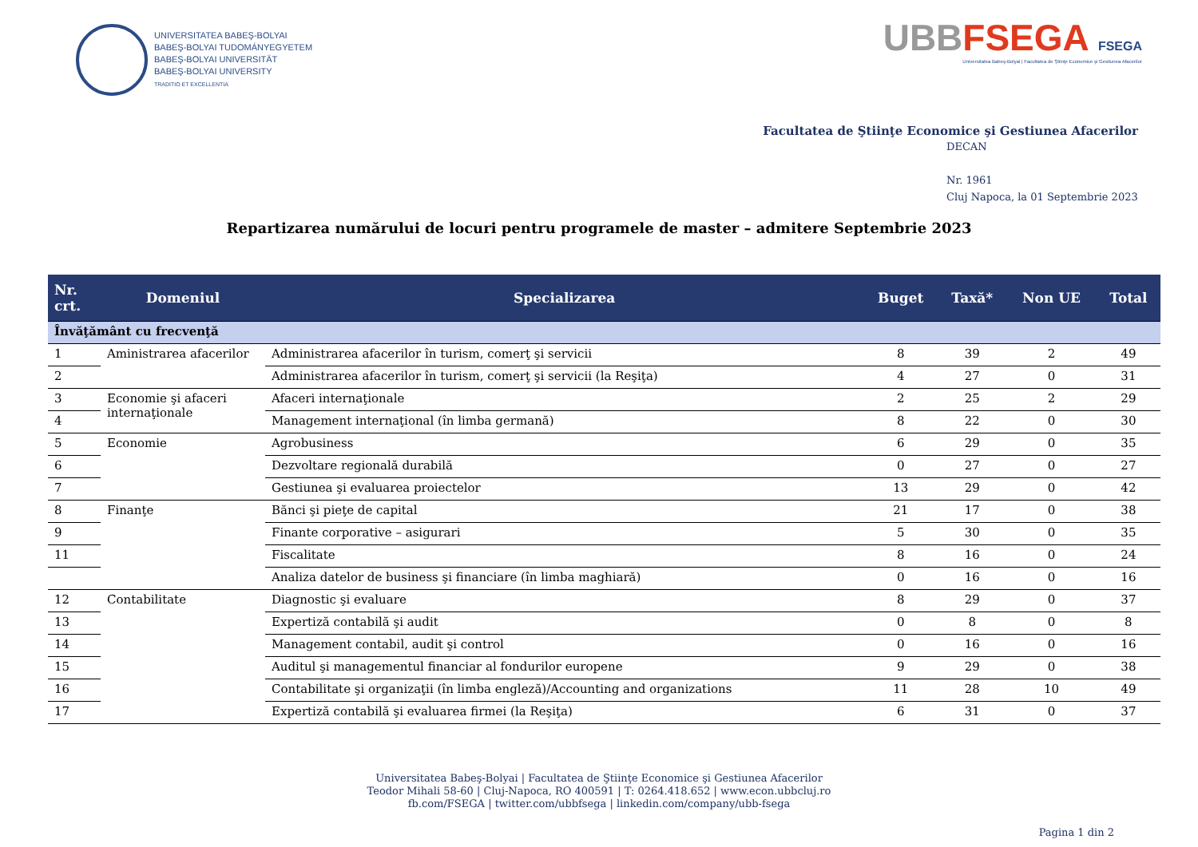UNIVERSITATEA BABEŞ-BOLYAI
BABEŞ-BOLYAI TUDOMÁNYEGYETEM
BABEŞ-BOLYAI UNIVERSITÄT
BABEŞ-BOLYAI UNIVERSITY
TRADITIO ET EXCELLENTIA
UBBFSEGA FSEGA
Universitatea Babeş-Bolyai | Facultatea de Ştiinţe Economice şi Gestiunea Afacerilor
Facultatea de Ştiinţe Economice şi Gestiunea Afacerilor
DECAN
Nr. 1961
Cluj Napoca, la 01 Septembrie 2023
Repartizarea numărului de locuri pentru programele de master – admitere Septembrie 2023
| Nr. crt. | Domeniul | Specializarea | Buget | Taxă* | Non UE | Total |
| --- | --- | --- | --- | --- | --- | --- |
| Învăţământ cu frecvenţă | | | | | | |
| 1 | Aministrarea afacerilor | Administrarea afacerilor în turism, comerţ şi servicii | 8 | 39 | 2 | 49 |
| 2 | | Administrarea afacerilor în turism, comerţ şi servicii (la Reşiţa) | 4 | 27 | 0 | 31 |
| 3 | Economie şi afaceri internaţionale | Afaceri internaţionale | 2 | 25 | 2 | 29 |
| 4 | | Management internaţional (în limba germană) | 8 | 22 | 0 | 30 |
| 5 | Economie | Agrobusiness | 6 | 29 | 0 | 35 |
| 6 | | Dezvoltare regională durabilă | 0 | 27 | 0 | 27 |
| 7 | | Gestiunea şi evaluarea proiectelor | 13 | 29 | 0 | 42 |
| 8 | Finanţe | Bănci şi pieţe de capital | 21 | 17 | 0 | 38 |
| 9 | | Finante corporative – asigurari | 5 | 30 | 0 | 35 |
| 11 | | Fiscalitate | 8 | 16 | 0 | 24 |
| | | Analiza datelor de business şi financiare (în limba maghiară) | 0 | 16 | 0 | 16 |
| 12 | Contabilitate | Diagnostic şi evaluare | 8 | 29 | 0 | 37 |
| 13 | | Expertiză contabilă şi audit | 0 | 8 | 0 | 8 |
| 14 | | Management contabil, audit şi control | 0 | 16 | 0 | 16 |
| 15 | | Auditul şi managementul financiar al fondurilor europene | 9 | 29 | 0 | 38 |
| 16 | | Contabilitate şi organizaţii (în limba engleză)/Accounting and organizations | 11 | 28 | 10 | 49 |
| 17 | | Expertiză contabilă şi evaluarea firmei (la Reşiţa) | 6 | 31 | 0 | 37 |
Universitatea Babeş-Bolyai | Facultatea de Ştiinţe Economice şi Gestiunea Afacerilor
Teodor Mihali 58-60 | Cluj-Napoca, RO 400591 | T: 0264.418.652 | www.econ.ubbcluj.ro
fb.com/FSEGA | twitter.com/ubbfsega | linkedin.com/company/ubb-fsega
Pagina 1 din 2